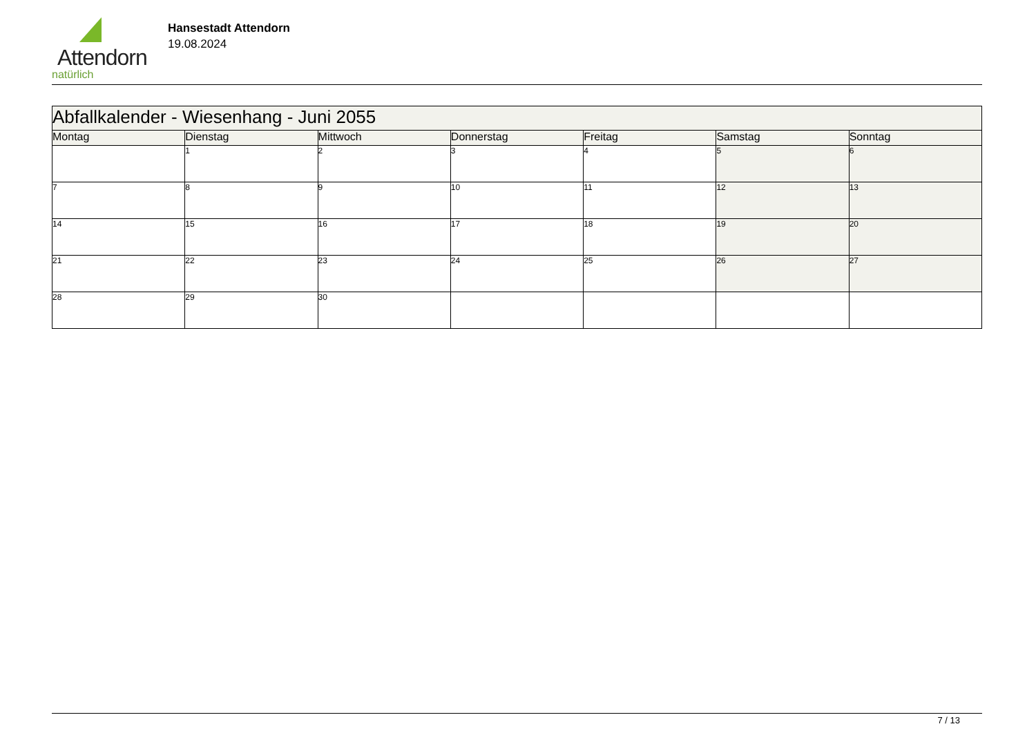Attendorn
natürlich
Hansestadt Attendorn
19.08.2024
| Abfallkalender - Wiesenhang - Juni 2055 | | | | | | |
| Montag | Dienstag | Mittwoch | Donnerstag | Freitag | Samstag | Sonntag |
| | 1 | 2 | 3 | 4 | 5 | 6 |
| 7 | 8 | 9 | 10 | 11 | 12 | 13 |
| 14 | 15 | 16 | 17 | 18 | 19 | 20 |
| 21 | 22 | 23 | 24 | 25 | 26 | 27 |
| 28 | 29 | 30 | | | | |
7 / 13